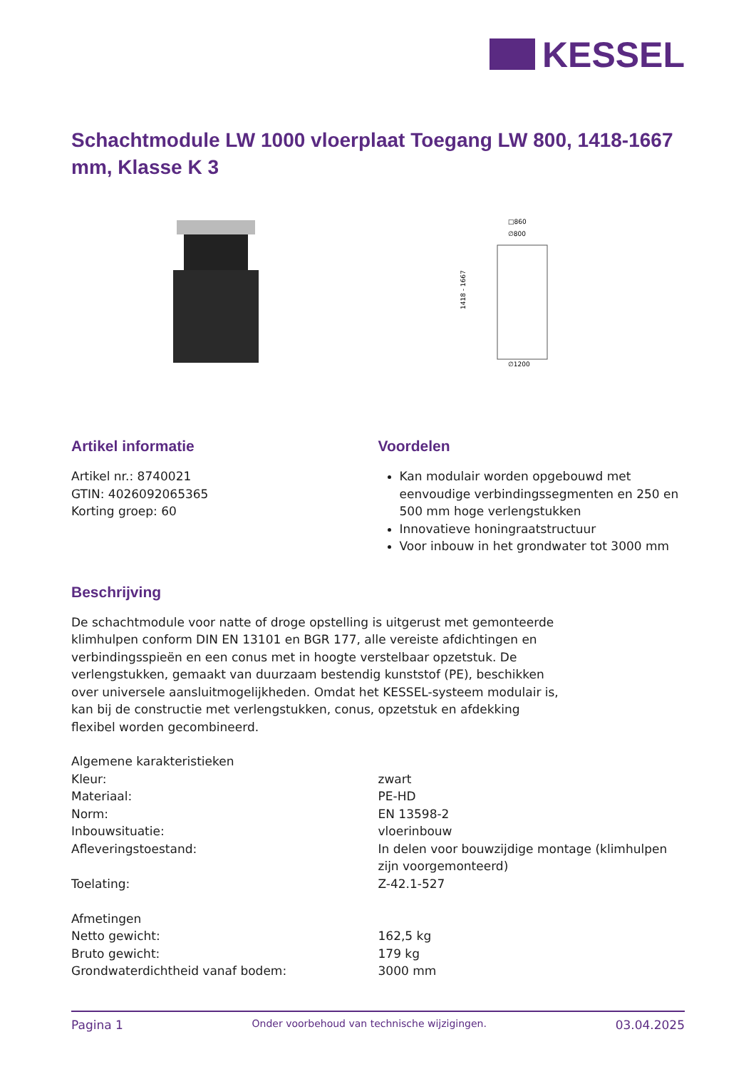KESSEL
Schachtmodule LW 1000 vloerplaat Toegang LW 800, 1418-1667 mm, Klasse K 3
□860
∅800
1418 - 1667
∅1200
Artikel informatie
Artikel nr.: 8740021
GTIN: 4026092065365
Korting groep: 60
Voordelen
Kan modulair worden opgebouwd met eenvoudige verbindingssegmenten en 250 en 500 mm hoge verlengstukken
Innovatieve honingraatstructuur
Voor inbouw in het grondwater tot 3000 mm
Beschrijving
De schachtmodule voor natte of droge opstelling is uitgerust met gemonteerde klimhulpen conform DIN EN 13101 en BGR 177, alle vereiste afdichtingen en verbindingsspieën en een conus met in hoogte verstelbaar opzetstuk. De verlengstukken, gemaakt van duurzaam bestendig kunststof (PE), beschikken over universele aansluitmogelijkheden. Omdat het KESSEL-systeem modulair is, kan bij de constructie met verlengstukken, conus, opzetstuk en afdekking flexibel worden gecombineerd.
| Algemene karakteristieken | |
| Kleur: | zwart |
| Materiaal: | PE-HD |
| Norm: | EN 13598-2 |
| Inbouwsituatie: | vloerinbouw |
| Afleveringstoestand: | In delen voor bouwzijdige montage (klimhulpen zijn voorgemonteerd) |
| Toelating: | Z-42.1-527 |
| Afmetingen | |
| Netto gewicht: | 162,5 kg |
| Bruto gewicht: | 179 kg |
| Grondwaterdichtheid vanaf bodem: | 3000 mm |
Pagina 1 Onder voorbehoud van technische wijzigingen. 03.04.2025